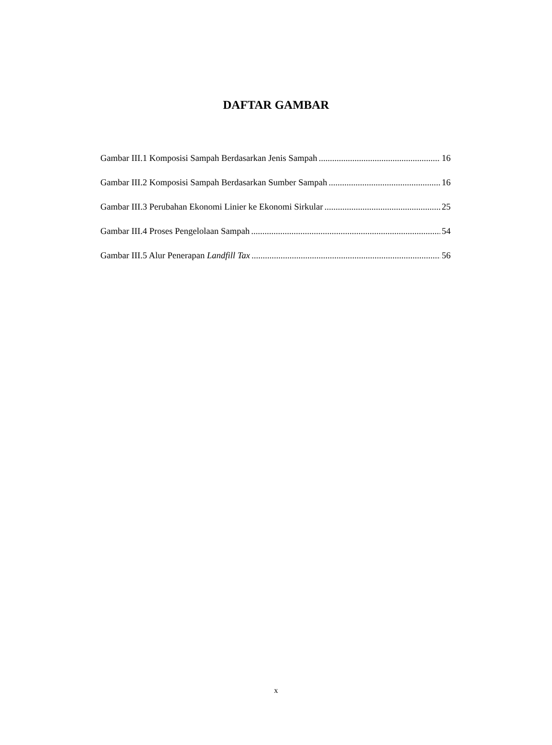DAFTAR GAMBAR
Gambar III.1 Komposisi Sampah Berdasarkan Jenis Sampah 16
Gambar III.2 Komposisi Sampah Berdasarkan Sumber Sampah 16
Gambar III.3 Perubahan Ekonomi Linier ke Ekonomi Sirkular 25
Gambar III.4 Proses Pengelolaan Sampah 54
Gambar III.5 Alur Penerapan Landfill Tax 56
x